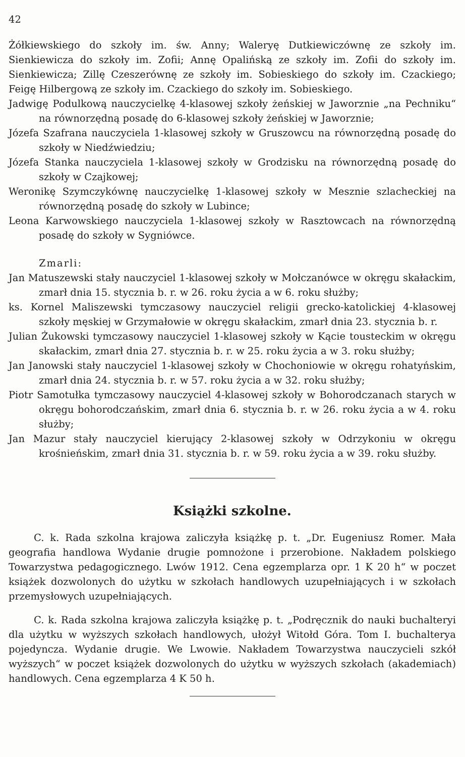42
Żółkiewskiego do szkoły im. św. Anny; Waleryę Dutkiewiczównę ze szkoły im. Sienkiewicza do szkoły im. Zofii; Annę Opalińską ze szkoły im. Zofii do szkoły im. Sienkiewicza; Zillę Czeszerównę ze szkoły im. Sobieskiego do szkoły im. Czackiego; Feigę Hilbergową ze szkoły im. Czackiego do szkoły im. Sobieskiego.
Jadwigę Podulkową nauczycielkę 4-klasowej szkoły żeńskiej w Jaworznie „na Pechniku“ na równorzędną posadę do 6-klasowej szkoły żeńskiej w Jaworznie;
Józefa Szafrana nauczyciela 1-klasowej szkoły w Gruszowcu na równorzędną posadę do szkoły w Niedźwiedziu;
Józefa Stanka nauczyciela 1-klasowej szkoły w Grodzisku na równorzędną posadę do szkoły w Czajkowej;
Weronikę Szymczykównę nauczycielkę 1-klasowej szkoły w Mesznie szlacheckiej na równorzędną posadę do szkoły w Lubince;
Leona Karwowskiego nauczyciela 1-klasowej szkoły w Rasztowcach na równorzędną posadę do szkoły w Sygniówce.
Zmarli:
Jan Matuszewski stały nauczyciel 1-klasowej szkoły w Mołczanówce w okręgu skałackim, zmarł dnia 15. stycznia b. r. w 26. roku życia a w 6. roku służby;
ks. Kornel Maliszewski tymczasowy nauczyciel religii grecko-katolickiej 4-klasowej szkoły męskiej w Grzymałowie w okręgu skałackim, zmarł dnia 23. stycznia b. r.
Julian Żukowski tymczasowy nauczyciel 1-klasowej szkoły w Kącie tousteckim w okręgu skałackim, zmarł dnia 27. stycznia b. r. w 25. roku życia a w 3. roku służby;
Jan Janowski stały nauczyciel 1-klasowej szkoły w Chochoniowie w okręgu rohatyńskim, zmarł dnia 24. stycznia b. r. w 57. roku życia a w 32. roku służby;
Piotr Samotułka tymczasowy nauczyciel 4-klasowej szkoły w Bohorodczanach starych w okręgu bohorodczańskim, zmarł dnia 6. stycznia b. r. w 26. roku życia a w 4. roku służby;
Jan Mazur stały nauczyciel kierujący 2-klasowej szkoły w Odrzykoniu w okręgu krośnieńskim, zmarł dnia 31. stycznia b. r. w 59. roku życia a w 39. roku służby.
Książki szkolne.
C. k. Rada szkolna krajowa zaliczyła książkę p. t. „Dr. Eugeniusz Romer. Mała geografia handlowa Wydanie drugie pomnożone i przerobione. Nakładem polskiego Towarzystwa pedagogicznego. Lwów 1912. Cena egzemplarza opr. 1 K 20 h“ w poczet książek dozwolonych do użytku w szkołach handlowych uzupełniających i w szkołach przemysłowych uzupełniających.
C. k. Rada szkolna krajowa zaliczyła książkę p. t. „Podręcznik do nauki buchalteryi dla użytku w wyższych szkołach handlowych, ułożył Witołd Góra. Tom I. buchalterya pojedyncza. Wydanie drugie. We Lwowie. Nakładem Towarzystwa nauczycieli szkół wyższych“ w poczet książek dozwolonych do użytku w wyższych szkołach (akademiach) handlowych. Cena egzemplarza 4 K 50 h.